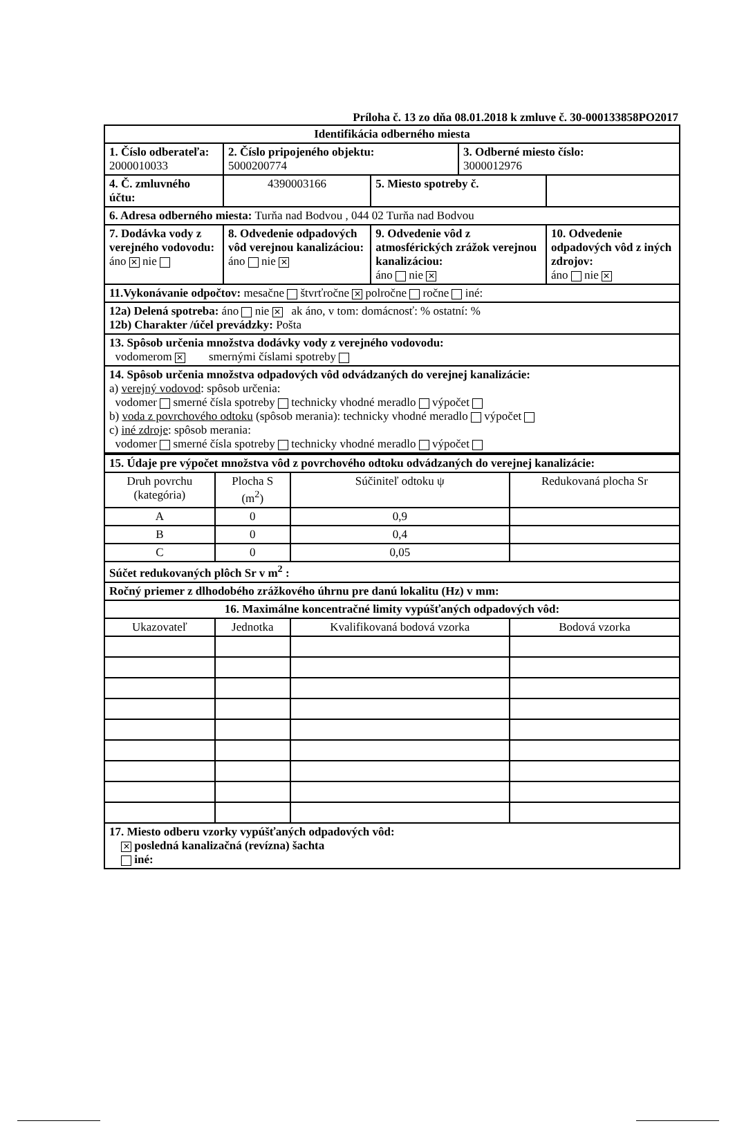Príloha č. 13 zo dňa 08.01.2018 k zmluve č. 30-000133858PO2017
| Identifikácia odberného miesta | | | | | |
| 1. Číslo odberateľa: 2000010033 | | 2. Číslo pripojeného objektu: 5000200774 | | 3. Odberné miesto číslo: 3000012976 | |
| 4. Č. zmluvného účtu: | | 4390003166 | 5. Miesto spotreby č. | | |
| 6. Adresa odberného miesta: Turňa nad Bodvou , 044 02 Turňa nad Bodvou | | | | | |
| 7. Dodávka vody z verejného vodovodu: áno ✕ nie | 8. Odvedenie odpadových vôd verejnou kanalizáciou: áno nie ✕ | | 9. Odvedenie vôd z atmosférických zrážok verejnou kanalizáciou: áno nie ✕ | | 10. Odvedenie odpadových vôd z iných zdrojov: áno nie ✕ |
| 11.Vykonávanie odpočtov: mesačne štvrťročne ✕ polročne ročne iné: | | | | | |
| 12a) Delená spotreba: áno nie ✕ ak áno, v tom: domácnosť: % ostatní: % 12b) Charakter /účel prevádzky: Pošta | | | | | |
| 13. Spôsob určenia množstva dodávky vody z verejného vodovodu: vodomerom ✕ smernými číslami spotreby | | | | | |
| 14. Spôsob určenia množstva odpadových vôd odvádzaných do verejnej kanalizácie: a) verejný vodovod : spôsob určenia: vodomer smerné čísla spotreby technicky vhodné meradlo výpočet b) voda z povrchového odtoku (spôsob merania): technicky vhodné meradlo výpočet c) iné zdroje : spôsob merania: vodomer smerné čísla spotreby technicky vhodné meradlo výpočet | | | | | |
| 15. Údaje pre výpočet množstva vôd z povrchového odtoku odvádzaných do verejnej kanalizácie: | | | |
| Druh povrchu (kategória) | Plocha S (m<sup>2</sup>) | Súčiniteľ odtoku ψ | Redukovaná plocha Sr |
| A | 0 | 0,9 | |
| B | 0 | 0,4 | |
| C | 0 | 0,05 | |
| Súčet redukovaných plôch Sr v m<sup>2</sup> : | | | |
| Ročný priemer z dlhodobého zrážkového úhrnu pre danú lokalitu (Hz) v mm: | | | |
| 16. Maximálne koncentračné limity vypúšťaných odpadových vôd: | | | |
| Ukazovateľ | Jednotka | Kvalifikovaná bodová vzorka | Bodová vzorka |
| 17. Miesto odberu vzorky vypúšťaných odpadových vôd: ✕ posledná kanalizačná (revízna) šachta iné: | | | |